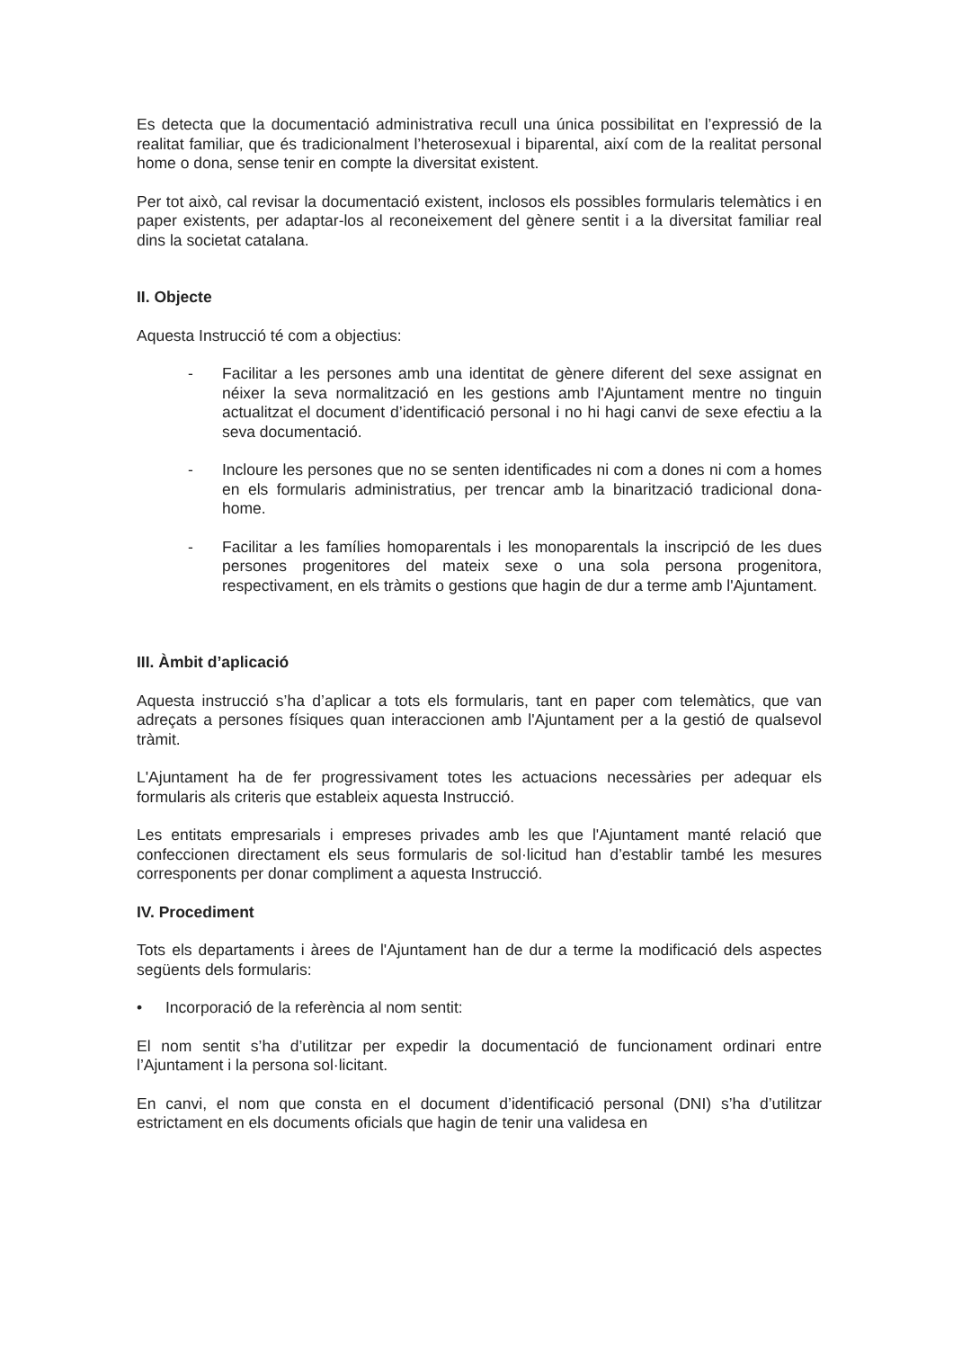Es detecta que la documentació administrativa recull una única possibilitat en l’expressió de la realitat familiar, que és tradicionalment l’heterosexual i biparental, així com de la realitat personal home o dona, sense tenir en compte la diversitat existent.
Per tot això, cal revisar la documentació existent, inclosos els possibles formularis telemàtics i en paper existents, per adaptar-los al reconeixement del gènere sentit i a la diversitat familiar real dins la societat catalana.
II. Objecte
Aquesta Instrucció té com a objectius:
- Facilitar a les persones amb una identitat de gènere diferent del sexe assignat en néixer la seva normalització en les gestions amb l'Ajuntament mentre no tinguin actualitzat el document d’identificació personal i no hi hagi canvi de sexe efectiu a la seva documentació.
- Incloure les persones que no se senten identificades ni com a dones ni com a homes en els formularis administratius, per trencar amb la binarització tradicional dona-home.
- Facilitar a les famílies homoparentals i les monoparentals la inscripció de les dues persones progenitores del mateix sexe o una sola persona progenitora, respectivament, en els tràmits o gestions que hagin de dur a terme amb l'Ajuntament.
III. Àmbit d’aplicació
Aquesta instrucció s’ha d’aplicar a tots els formularis, tant en paper com telemàtics, que van adreçats a persones físiques quan interaccionen amb l'Ajuntament per a la gestió de qualsevol tràmit.
L'Ajuntament ha de fer progressivament totes les actuacions necessàries per adequar els formularis als criteris que estableix aquesta Instrucció.
Les entitats empresarials i empreses privades amb les que l'Ajuntament manté relació que confeccionen directament els seus formularis de sol·licitud han d’establir també les mesures corresponents per donar compliment a aquesta Instrucció.
IV. Procediment
Tots els departaments i àrees de l'Ajuntament han de dur a terme la modificació dels aspectes següents dels formularis:
• Incorporació de la referència al nom sentit:
El nom sentit s’ha d’utilitzar per expedir la documentació de funcionament ordinari entre l’Ajuntament i la persona sol·licitant.
En canvi, el nom que consta en el document d’identificació personal (DNI) s’ha d’utilitzar estrictament en els documents oficials que hagin de tenir una validesa en